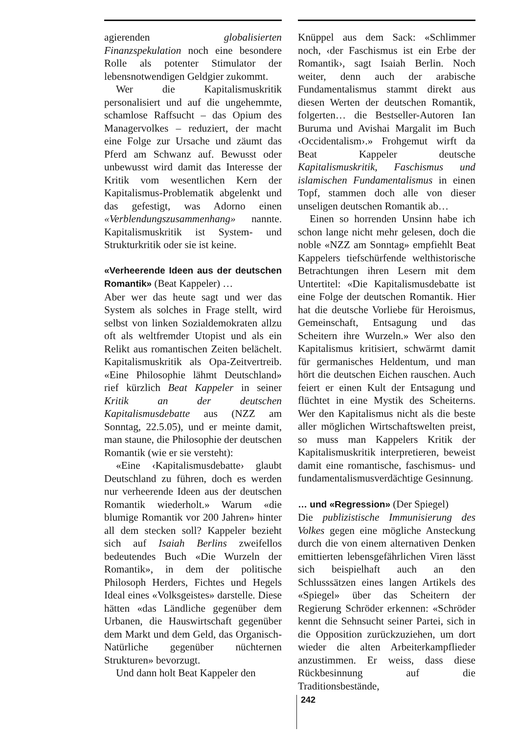agierenden globalisierten Finanzspekulation noch eine besondere Rolle als potenter Stimulator der lebensnotwendigen Geldgier zukommt.
Wer die Kapitalismuskritik personalisiert und auf die ungehemmte, schamlose Raffsucht – das Opium des Managervolkes – reduziert, der macht eine Folge zur Ursache und zäumt das Pferd am Schwanz auf. Bewusst oder unbewusst wird damit das Interesse der Kritik vom wesentlichen Kern der Kapitalismus-Problematik abgelenkt und das gefestigt, was Adorno einen «Verblendungszusammenhang» nannte. Kapitalismuskritik ist System- und Strukturkritik oder sie ist keine.
«Verheerende Ideen aus der deutschen Romantik» (Beat Kappeler) …
Aber wer das heute sagt und wer das System als solches in Frage stellt, wird selbst von linken Sozialdemokraten allzu oft als weltfremder Utopist und als ein Relikt aus romantischen Zeiten belächelt. Kapitalismuskritik als Opa-Zeitvertreib. «Eine Philosophie lähmt Deutschland» rief kürzlich Beat Kappeler in seiner Kritik an der deutschen Kapitalismusdebatte aus (NZZ am Sonntag, 22.5.05), und er meinte damit, man staune, die Philosophie der deutschen Romantik (wie er sie versteht):
«Eine ‹Kapitalismusdebatte› glaubt Deutschland zu führen, doch es werden nur verheerende Ideen aus der deutschen Romantik wiederholt.» Warum «die blumige Romantik vor 200 Jahren» hinter all dem stecken soll? Kappeler bezieht sich auf Isaiah Berlins zweifellos bedeutendes Buch «Die Wurzeln der Romantik», in dem der politische Philosoph Herders, Fichtes und Hegels Ideal eines «Volksgeistes» darstelle. Diese hätten «das Ländliche gegenüber dem Urbanen, die Hauswirtschaft gegenüber dem Markt und dem Geld, das Organisch-Natürliche gegenüber nüchternen Strukturen» bevorzugt.
Und dann holt Beat Kappeler den
Knüppel aus dem Sack: «Schlimmer noch, ‹der Faschismus ist ein Erbe der Romantik›, sagt Isaiah Berlin. Noch weiter, denn auch der arabische Fundamentalismus stammt direkt aus diesen Werten der deutschen Romantik, folgerten… die Bestseller-Autoren Ian Buruma und Avishai Margalit im Buch ‹Occidentalism›.» Frohgemut wirft da Beat Kappeler deutsche Kapitalismuskritik, Faschismus und islamischen Fundamentalismus in einen Topf, stammen doch alle von dieser unseligen deutschen Romantik ab…
Einen so horrenden Unsinn habe ich schon lange nicht mehr gelesen, doch die noble «NZZ am Sonntag» empfiehlt Beat Kappelers tiefschürfende welthistorische Betrachtungen ihren Lesern mit dem Untertitel: «Die Kapitalismusdebatte ist eine Folge der deutschen Romantik. Hier hat die deutsche Vorliebe für Heroismus, Gemeinschaft, Entsagung und das Scheitern ihre Wurzeln.» Wer also den Kapitalismus kritisiert, schwärmt damit für germanisches Heldentum, und man hört die deutschen Eichen rauschen. Auch feiert er einen Kult der Entsagung und flüchtet in eine Mystik des Scheiterns. Wer den Kapitalismus nicht als die beste aller möglichen Wirtschaftswelten preist, so muss man Kappelers Kritik der Kapitalismuskritik interpretieren, beweist damit eine romantische, faschismus- und fundamentalismusverdächtige Gesinnung.
… und «Regression» (Der Spiegel)
Die publizistische Immunisierung des Volkes gegen eine mögliche Ansteckung durch die von einem alternativen Denken emittierten lebensgefährlichen Viren lässt sich beispielhaft auch an den Schlusssätzen eines langen Artikels des «Spiegel» über das Scheitern der Regierung Schröder erkennen: «Schröder kennt die Sehnsucht seiner Partei, sich in die Opposition zurückzuziehen, um dort wieder die alten Arbeiterkampflieder anzustimmen. Er weiss, dass diese Rückbesinnung auf die Traditionsbestände,
242